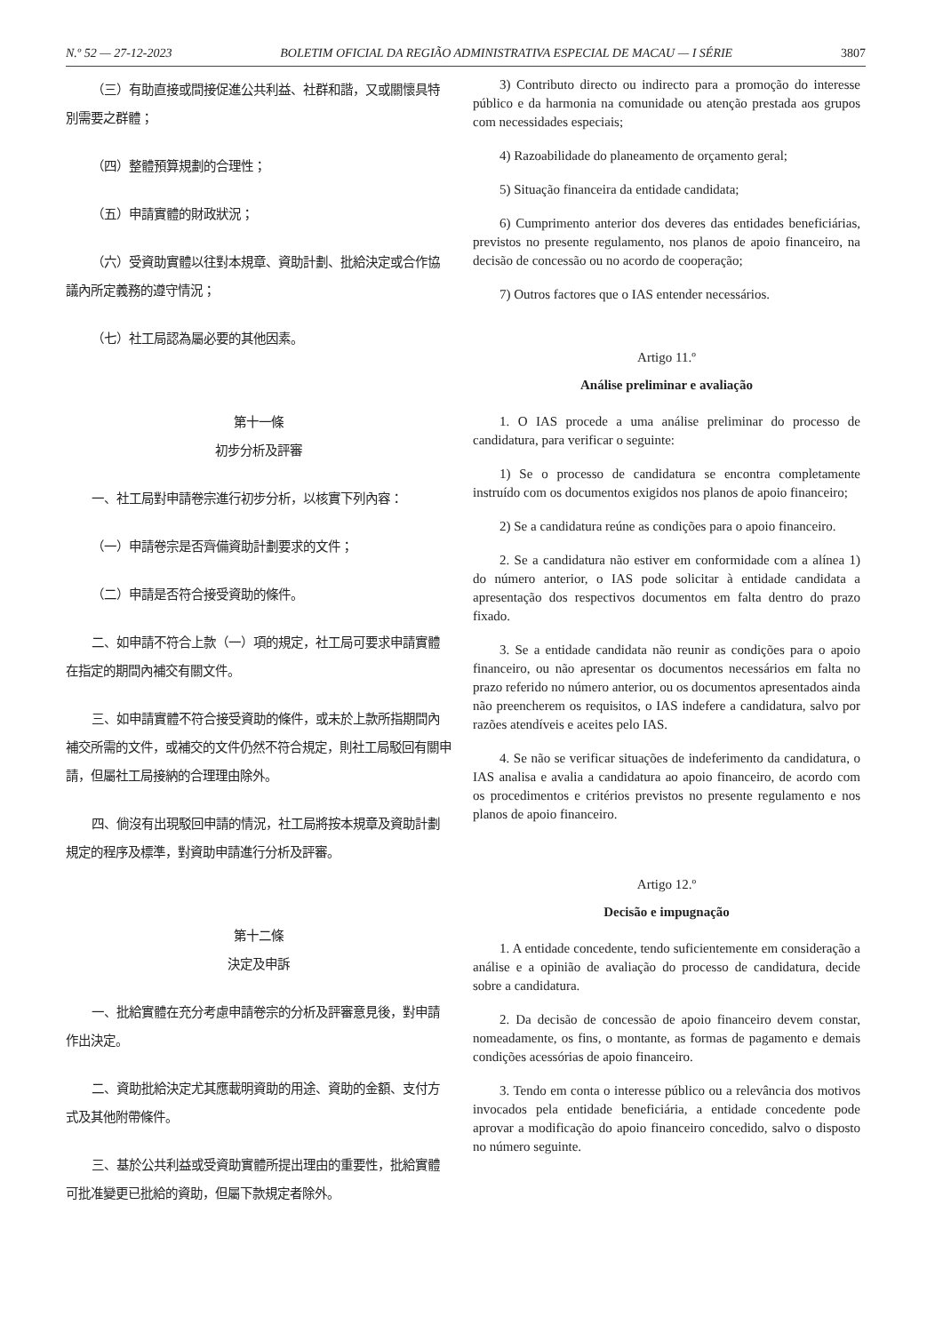N.º 52 — 27-12-2023 BOLETIM OFICIAL DA REGIÃO ADMINISTRATIVA ESPECIAL DE MACAU — I SÉRIE 3807
（三）有助直接或間接促進公共利益、社群和諧，又或關懷具特別需要之群體；
（四）整體預算規劃的合理性；
（五）申請實體的財政狀況；
（六）受資助實體以往對本規章、資助計劃、批給決定或合作協議內所定義務的遵守情況；
（七）社工局認為屬必要的其他因素。
第十一條
初步分析及評審
一、社工局對申請卷宗進行初步分析，以核實下列內容：
（一）申請卷宗是否齊備資助計劃要求的文件；
（二）申請是否符合接受資助的條件。
二、如申請不符合上款（一）項的規定，社工局可要求申請實體在指定的期間內補交有關文件。
三、如申請實體不符合接受資助的條件，或未於上款所指期間內補交所需的文件，或補交的文件仍然不符合規定，則社工局駁回有關申請，但屬社工局接納的合理理由除外。
四、倘沒有出現駁回申請的情況，社工局將按本規章及資助計劃規定的程序及標準，對資助申請進行分析及評審。
第十二條
決定及申訴
一、批給實體在充分考慮申請卷宗的分析及評審意見後，對申請作出決定。
二、資助批給決定尤其應載明資助的用途、資助的金額、支付方式及其他附帶條件。
三、基於公共利益或受資助實體所提出理由的重要性，批給實體可批准變更已批給的資助，但屬下款規定者除外。
3) Contributo directo ou indirecto para a promoção do interesse público e da harmonia na comunidade ou atenção prestada aos grupos com necessidades especiais;
4) Razoabilidade do planeamento de orçamento geral;
5) Situação financeira da entidade candidata;
6) Cumprimento anterior dos deveres das entidades beneficiárias, previstos no presente regulamento, nos planos de apoio financeiro, na decisão de concessão ou no acordo de cooperação;
7) Outros factores que o IAS entender necessários.
Artigo 11.º
Análise preliminar e avaliação
1. O IAS procede a uma análise preliminar do processo de candidatura, para verificar o seguinte:
1) Se o processo de candidatura se encontra completamente instruído com os documentos exigidos nos planos de apoio financeiro;
2) Se a candidatura reúne as condições para o apoio financeiro.
2. Se a candidatura não estiver em conformidade com a alínea 1) do número anterior, o IAS pode solicitar à entidade candidata a apresentação dos respectivos documentos em falta dentro do prazo fixado.
3. Se a entidade candidata não reunir as condições para o apoio financeiro, ou não apresentar os documentos necessários em falta no prazo referido no número anterior, ou os documentos apresentados ainda não preencherem os requisitos, o IAS indefere a candidatura, salvo por razões atendíveis e aceites pelo IAS.
4. Se não se verificar situações de indeferimento da candidatura, o IAS analisa e avalia a candidatura ao apoio financeiro, de acordo com os procedimentos e critérios previstos no presente regulamento e nos planos de apoio financeiro.
Artigo 12.º
Decisão e impugnação
1. A entidade concedente, tendo suficientemente em consideração a análise e a opinião de avaliação do processo de candidatura, decide sobre a candidatura.
2. Da decisão de concessão de apoio financeiro devem constar, nomeadamente, os fins, o montante, as formas de pagamento e demais condições acessórias de apoio financeiro.
3. Tendo em conta o interesse público ou a relevância dos motivos invocados pela entidade beneficiária, a entidade concedente pode aprovar a modificação do apoio financeiro concedido, salvo o disposto no número seguinte.